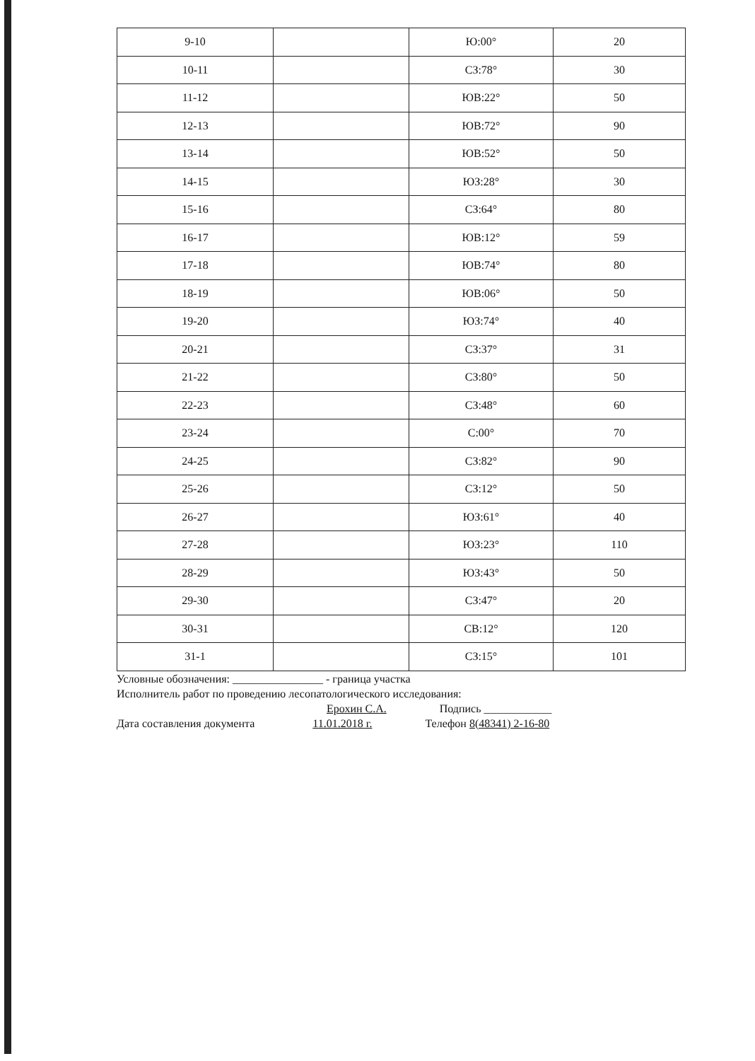| 9-10 | | Ю:00° | 20 |
| 10-11 | | СЗ:78° | 30 |
| 11-12 | | ЮВ:22° | 50 |
| 12-13 | | ЮВ:72° | 90 |
| 13-14 | | ЮВ:52° | 50 |
| 14-15 | | ЮЗ:28° | 30 |
| 15-16 | | СЗ:64° | 80 |
| 16-17 | | ЮВ:12° | 59 |
| 17-18 | | ЮВ:74° | 80 |
| 18-19 | | ЮВ:06° | 50 |
| 19-20 | | ЮЗ:74° | 40 |
| 20-21 | | СЗ:37° | 31 |
| 21-22 | | СЗ:80° | 50 |
| 22-23 | | СЗ:48° | 60 |
| 23-24 | | С:00° | 70 |
| 24-25 | | СЗ:82° | 90 |
| 25-26 | | СЗ:12° | 50 |
| 26-27 | | ЮЗ:61° | 40 |
| 27-28 | | ЮЗ:23° | 110 |
| 28-29 | | ЮЗ:43° | 50 |
| 29-30 | | СЗ:47° | 20 |
| 30-31 | | СВ:12° | 120 |
| 31-1 | | СЗ:15° | 101 |
Условные обозначения: ________________ - граница участка
Исполнитель работ по проведению лесопатологического исследования:
Ерохин С.А. Подпись ____________
Дата составления документа 11.01.2018 г. Телефон 8(48341) 2-16-80